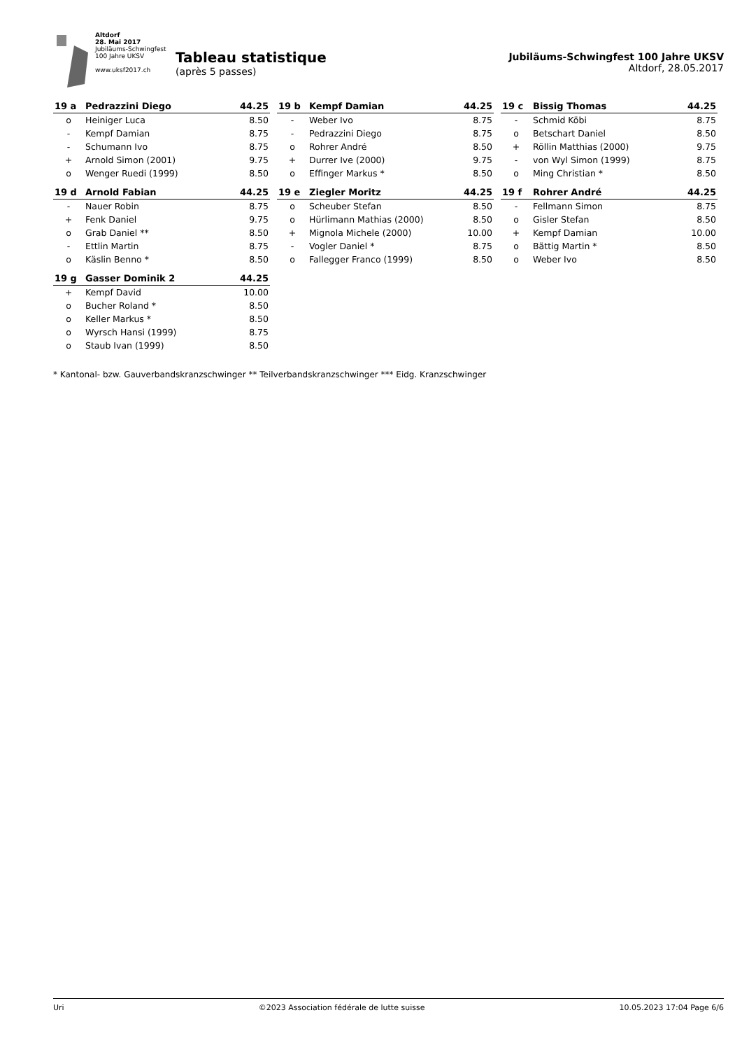Altdorf
28. Mai 2017
Jubiläums-Schwingfest
100 Jahre UKSV
www.uksf2017.ch
Tableau statistique
(après 5 passes)
Jubiläums-Schwingfest 100 Jahre UKSV
Altdorf, 28.05.2017
| 19 a | Pedrazzini Diego | 44.25 |
| --- | --- | --- |
| o | Heiniger Luca | 8.50 |
| - | Kempf Damian | 8.75 |
| - | Schumann Ivo | 8.75 |
| + | Arnold Simon (2001) | 9.75 |
| o | Wenger Ruedi (1999) | 8.50 |
| 19 b | Kempf Damian | 44.25 |
| --- | --- | --- |
| - | Weber Ivo | 8.75 |
| - | Pedrazzini Diego | 8.75 |
| o | Rohrer André | 8.50 |
| + | Durrer Ive (2000) | 9.75 |
| o | Effinger Markus * | 8.50 |
| 19 c | Bissig Thomas | 44.25 |
| --- | --- | --- |
| - | Schmid Köbi | 8.75 |
| o | Betschart Daniel | 8.50 |
| + | Röllin Matthias (2000) | 9.75 |
| - | von Wyl Simon (1999) | 8.75 |
| o | Ming Christian * | 8.50 |
| 19 d | Arnold Fabian | 44.25 |
| --- | --- | --- |
| - | Nauer Robin | 8.75 |
| + | Fenk Daniel | 9.75 |
| o | Grab Daniel ** | 8.50 |
| - | Ettlin Martin | 8.75 |
| o | Käslin Benno * | 8.50 |
| 19 e | Ziegler Moritz | 44.25 |
| --- | --- | --- |
| o | Scheuber Stefan | 8.50 |
| o | Hürlimann Mathias (2000) | 8.50 |
| + | Mignola Michele (2000) | 10.00 |
| - | Vogler Daniel * | 8.75 |
| o | Fallegger Franco (1999) | 8.50 |
| 19 f | Rohrer André | 44.25 |
| --- | --- | --- |
| - | Fellmann Simon | 8.75 |
| o | Gisler Stefan | 8.50 |
| + | Kempf Damian | 10.00 |
| o | Bättig Martin * | 8.50 |
| o | Weber Ivo | 8.50 |
| 19 g | Gasser Dominik 2 | 44.25 |
| --- | --- | --- |
| + | Kempf David | 10.00 |
| o | Bucher Roland * | 8.50 |
| o | Keller Markus * | 8.50 |
| o | Wyrsch Hansi (1999) | 8.75 |
| o | Staub Ivan (1999) | 8.50 |
* Kantonal- bzw. Gauverbandskranzschwinger ** Teilverbandskranzschwinger *** Eidg. Kranzschwinger
Uri ©2023 Association fédérale de lutte suisse 10.05.2023 17:04 Page 6/6